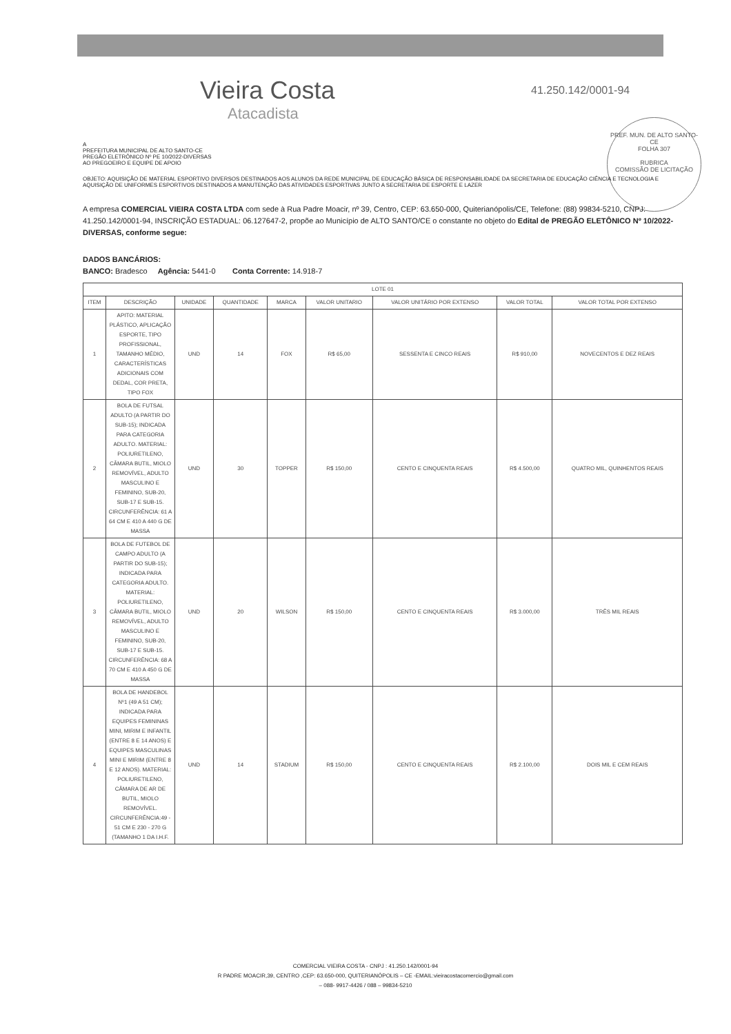Vieira Costa
Atacadista
41.250.142/0001-94
PREF. MUN. DE ALTO SANTO-CE
FOLHA 307
RUBRICA
COMISSÃO DE LICITAÇÃO
A
PREFEITURA MUNICIPAL DE ALTO SANTO-CE
PREGÃO ELETRÔNICO Nº PE 10/2022-DIVERSAS
AO PREGOEIRO E EQUIPE DE APOIO
OBJETO: AQUISIÇÃO DE MATERIAL ESPORTIVO DIVERSOS DESTINADOS AOS ALUNOS DA REDE MUNICIPAL DE EDUCAÇÃO BÁSICA DE RESPONSABILIDADE DA SECRETARIA DE EDUCAÇÃO CIÊNCIA E TECNOLOGIA E AQUISIÇÃO DE UNIFORMES ESPORTIVOS DESTINADOS A MANUTENÇÃO DAS ATIVIDADES ESPORTIVAS JUNTO A SECRETARIA DE ESPORTE E LAZER
A empresa COMERCIAL VIEIRA COSTA LTDA com sede à Rua Padre Moacir, nº 39, Centro, CEP: 63.650-000, Quiterianópolis/CE, Telefone: (88) 99834-5210, CNPJ: 41.250.142/0001-94, INSCRIÇÃO ESTADUAL: 06.127647-2, propõe ao Município de ALTO SANTO/CE o constante no objeto do Edital de PREGÃO ELETÔNICO Nº 10/2022-DIVERSAS, conforme segue:
DADOS BANCÁRIOS:
BANCO: Bradesco Agência: 5441-0 Conta Corrente: 14.918-7
| LOTE 01 | | | | | | | | |
| --- | --- | --- | --- | --- | --- | --- | --- | --- |
| ITEM | DESCRIÇÃO | UNIDADE | QUANTIDADE | MARCA | VALOR UNITARIO | VALOR UNITÁRIO POR EXTENSO | VALOR TOTAL | VALOR TOTAL POR EXTENSO |
| 1 | APITO: MATERIAL PLÁSTICO, APLICAÇÃO ESPORTE, TIPO PROFISSIONAL, TAMANHO MÉDIO, CARACTERÍSTICAS ADICIONAIS COM DEDAL, COR PRETA, TIPO FOX | UND | 14 | FOX | R$ 65,00 | SESSENTA E CINCO REAIS | R$ 910,00 | NOVECENTOS E DEZ REAIS |
| 2 | BOLA DE FUTSAL ADULTO (A PARTIR DO SUB-15); INDICADA PARA CATEGORIA ADULTO. MATERIAL: POLIURETILENO, CÂMARA BUTIL, MIOLO REMOVÍVEL, ADULTO MASCULINO E FEMININO, SUB-20, SUB-17 E SUB-15. CIRCUNFERÊNCIA: 61 A 64 CM E 410 A 440 G DE MASSA | UND | 30 | TOPPER | R$ 150,00 | CENTO E CINQUENTA REAIS | R$ 4.500,00 | QUATRO MIL, QUINHENTOS REAIS |
| 3 | BOLA DE FUTEBOL DE CAMPO ADULTO (A PARTIR DO SUB-15); INDICADA PARA CATEGORIA ADULTO. MATERIAL: POLIURETILENO, CÂMARA BUTIL, MIOLO REMOVÍVEL, ADULTO MASCULINO E FEMININO, SUB-20, SUB-17 E SUB-15. CIRCUNFERÊNCIA: 68 A 70 CM E 410 A 450 G DE MASSA | UND | 20 | WILSON | R$ 150,00 | CENTO E CINQUENTA REAIS | R$ 3.000,00 | TRÊS MIL REAIS |
| 4 | BOLA DE HANDEBOL Nº1 (49 A 51 CM); INDICADA PARA EQUIPES FEMININAS MINI, MIRIM E INFANTIL (ENTRE 8 E 14 ANOS) E EQUIPES MASCULINAS MINI E MIRIM (ENTRE 8 E 12 ANOS). MATERIAL: POLIURETILENO, CÂMARA DE AR DE BUTIL, MIOLO REMOVÍVEL. CIRCUNFERÊNCIA:49 - 51 CM E 230 - 270 G (TAMANHO 1 DA I.H.F. | UND | 14 | STADIUM | R$ 150,00 | CENTO E CINQUENTA REAIS | R$ 2.100,00 | DOIS MIL E CEM REAIS |
COMERCIAL VIEIRA COSTA - CNPJ : 41.250.142/0001-94
R PADRE MOACIR,39, CENTRO ,CEP: 63.650-000, QUITERIANÓPOLIS – CE -EMAIL:vieiracostacomercio@gmail.com
– 088- 9917-4426 / 088 – 99834-5210